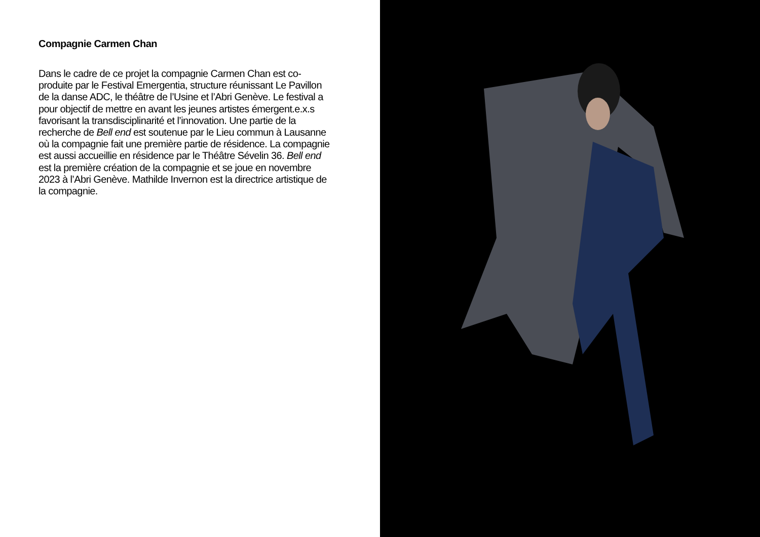Compagnie Carmen Chan
Dans le cadre de ce projet la compagnie Carmen Chan est co-produite par le Festival Emergentia, structure réunissant Le Pavillon de la danse ADC, le théâtre de l’Usine et l’Abri Genève. Le festival a pour objectif de mettre en avant les jeunes artistes émergent.e.x.s favorisant la transdisciplinarité et l’innovation. Une partie de la recherche de Bell end est soutenue par le Lieu commun à Lausanne où la compagnie fait une première partie de résidence. La compagnie est aussi accueillie en résidence par le Théâtre Sévelin 36. Bell end est la première création de la compagnie et se joue en novembre 2023 à l’Abri Genève. Mathilde Invernon est la directrice artistique de la compagnie.